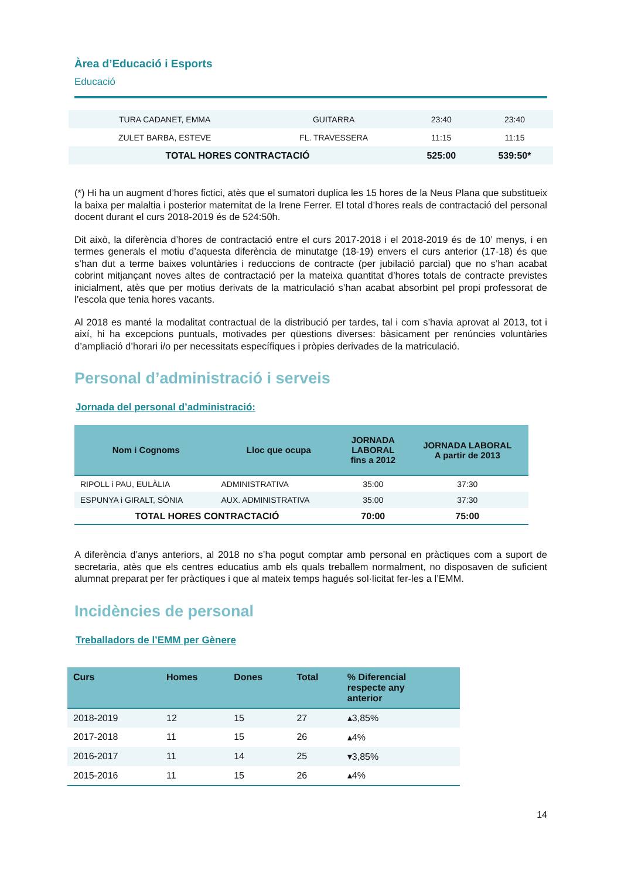Àrea d’Educació i Esports
Educació
| TURA CADANET, EMMA | GUITARRA | 23:40 | 23:40 |
| ZULET BARBA, ESTEVE | FL. TRAVESSERA | 11:15 | 11:15 |
| TOTAL HORES CONTRACTACIÓ | | 525:00 | 539:50* |
(*) Hi ha un augment d’hores fictici, atès que el sumatori duplica les 15 hores de la Neus Plana que substitueix la baixa per malaltia i posterior maternitat de la Irene Ferrer. El total d’hores reals de contractació del personal docent durant el curs 2018-2019 és de 524:50h.
Dit això, la diferència d’hores de contractació entre el curs 2017-2018 i el 2018-2019 és de 10’ menys, i en termes generals el motiu d’aquesta diferència de minutatge (18-19) envers el curs anterior (17-18) és que s’han dut a terme baixes voluntàries i reduccions de contracte (per jubilació parcial) que no s’han acabat cobrint mitjançant noves altes de contractació per la mateixa quantitat d’hores totals de contracte previstes inicialment, atès que per motius derivats de la matriculació s’han acabat absorbint pel propi professorat de l’escola que tenia hores vacants.
Al 2018 es manté la modalitat contractual de la distribució per tardes, tal i com s’havia aprovat al 2013, tot i així, hi ha excepcions puntuals, motivades per qüestions diverses: bàsicament per renúncies voluntàries d’ampliació d’horari i/o per necessitats específiques i pròpies derivades de la matriculació.
Personal d’administració i serveis
Jornada del personal d’administració:
| Nom i Cognoms | Lloc que ocupa | JORNADA LABORAL fins a 2012 | JORNADA LABORAL A partir de 2013 |
| --- | --- | --- | --- |
| RIPOLL i PAU, EULÀLIA | ADMINISTRATIVA | 35:00 | 37:30 |
| ESPUNYA i GIRALT, SÒNIA | AUX. ADMINISTRATIVA | 35:00 | 37:30 |
| TOTAL HORES CONTRACTACIÓ | | 70:00 | 75:00 |
A diferència d’anys anteriors, al 2018 no s’ha pogut comptar amb personal en pràctiques com a suport de secretaria, atès que els centres educatius amb els quals treballem normalment, no disposaven de suficient alumnat preparat per fer pràctiques i que al mateix temps hagués sol·licitat fer-les a l’EMM.
Incidències de personal
Treballadors de l’EMM per Gènere
| Curs | Homes | Dones | Total | % Diferencial respecte any anterior |
| --- | --- | --- | --- | --- |
| 2018-2019 | 12 | 15 | 27 | ▴3,85% |
| 2017-2018 | 11 | 15 | 26 | ▴4% |
| 2016-2017 | 11 | 14 | 25 | ▾3,85% |
| 2015-2016 | 11 | 15 | 26 | ▴4% |
14